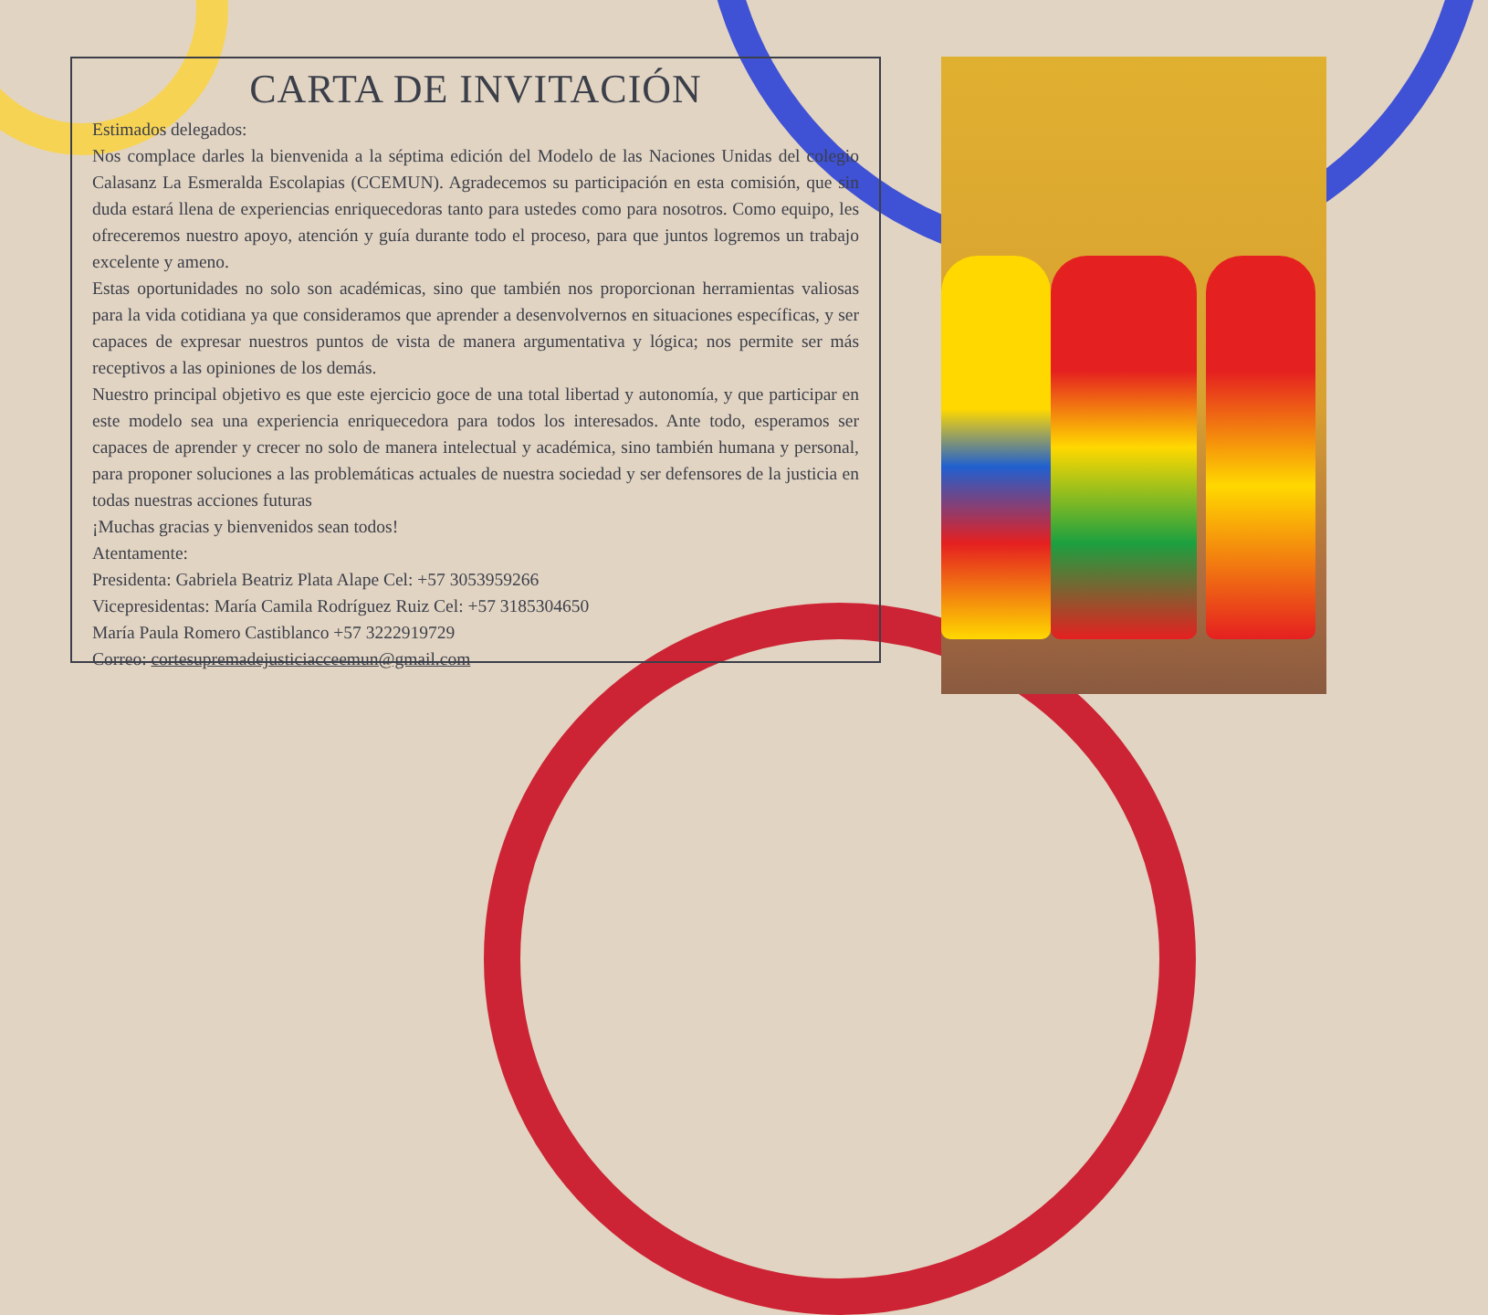CARTA DE INVITACIÓN
Estimados delegados:
Nos complace darles la bienvenida a la séptima edición del Modelo de las Naciones Unidas del colegio Calasanz La Esmeralda Escolapias (CCEMUN). Agradecemos su participación en esta comisión, que sin duda estará llena de experiencias enriquecedoras tanto para ustedes como para nosotros. Como equipo, les ofreceremos nuestro apoyo, atención y guía durante todo el proceso, para que juntos logremos un trabajo excelente y ameno.
Estas oportunidades no solo son académicas, sino que también nos proporcionan herramientas valiosas para la vida cotidiana ya que consideramos que aprender a desenvolvernos en situaciones específicas, y ser capaces de expresar nuestros puntos de vista de manera argumentativa y lógica; nos permite ser más receptivos a las opiniones de los demás.
Nuestro principal objetivo es que este ejercicio goce de una total libertad y autonomía, y que participar en este modelo sea una experiencia enriquecedora para todos los interesados. Ante todo, esperamos ser capaces de aprender y crecer no solo de manera intelectual y académica, sino también humana y personal, para proponer soluciones a las problemáticas actuales de nuestra sociedad y ser defensores de la justicia en todas nuestras acciones futuras
¡Muchas gracias y bienvenidos sean todos!
Atentamente:
Presidenta: Gabriela Beatriz Plata Alape Cel: +57 3053959266
Vicepresidentas: María Camila Rodríguez Ruiz Cel: +57 3185304650
María Paula Romero Castiblanco +57 3222919729
Correo: cortesupremadejusticiacceemun@gmail.com